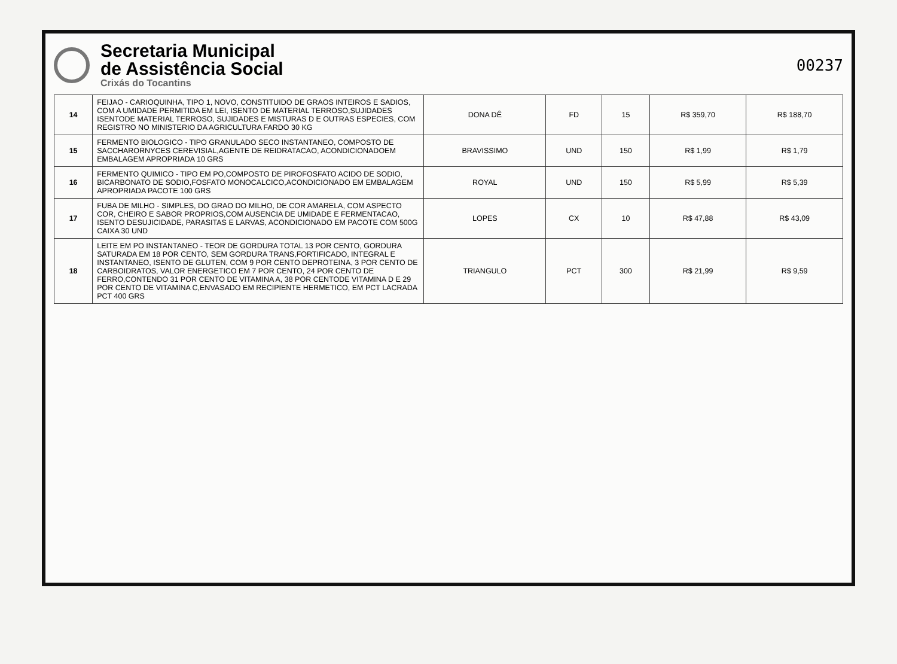Secretaria Municipal
de Assistência Social
Crixás do Tocantins
00237
| 14 | FEIJAO - CARIOQUINHA, TIPO 1, NOVO, CONSTITUIDO DE GRAOS INTEIROS E SADIOS, COM A UMIDADE PERMITIDA EM LEI, ISENTO DE MATERIAL TERROSO,SUJIDADES ISENTODE MATERIAL TERROSO, SUJIDADES E MISTURAS D E OUTRAS ESPECIES, COM REGISTRO NO MINISTERIO DA AGRICULTURA FARDO 30 KG | DONA DÊ | FD | 15 | R$ 359,70 | R$ 188,70 |
| 15 | FERMENTO BIOLOGICO - TIPO GRANULADO SECO INSTANTANEO, COMPOSTO DE SACCHARORNYCES CEREVISIAL,AGENTE DE REIDRATACAO, ACONDICIONADOEM EMBALAGEM APROPRIADA 10 GRS | BRAVISSIMO | UND | 150 | R$ 1,99 | R$ 1,79 |
| 16 | FERMENTO QUIMICO - TIPO EM PO,COMPOSTO DE PIROFOSFATO ACIDO DE SODIO, BICARBONATO DE SODIO,FOSFATO MONOCALCICO,ACONDICIONADO EM EMBALAGEM APROPRIADA PACOTE 100 GRS | ROYAL | UND | 150 | R$ 5,99 | R$ 5,39 |
| 17 | FUBA DE MILHO - SIMPLES, DO GRAO DO MILHO, DE COR AMARELA, COM ASPECTO COR, CHEIRO E SABOR PROPRIOS,COM AUSENCIA DE UMIDADE E FERMENTACAO, ISENTO DESUJICIDADE, PARASITAS E LARVAS, ACONDICIONADO EM PACOTE COM 500G CAIXA 30 UND | LOPES | CX | 10 | R$ 47,88 | R$ 43,09 |
| 18 | LEITE EM PO INSTANTANEO - TEOR DE GORDURA TOTAL 13 POR CENTO, GORDURA SATURADA EM 18 POR CENTO, SEM GORDURA TRANS,FORTIFICADO, INTEGRAL E INSTANTANEO, ISENTO DE GLUTEN, COM 9 POR CENTO DEPROTEINA, 3 POR CENTO DE CARBOIDRATOS, VALOR ENERGETICO EM 7 POR CENTO, 24 POR CENTO DE FERRO,CONTENDO 31 POR CENTO DE VITAMINA A, 38 POR CENTODE VITAMINA D E 29 POR CENTO DE VITAMINA C,ENVASADO EM RECIPIENTE HERMETICO, EM PCT LACRADA PCT 400 GRS | TRIANGULO | PCT | 300 | R$ 21,99 | R$ 9,59 |